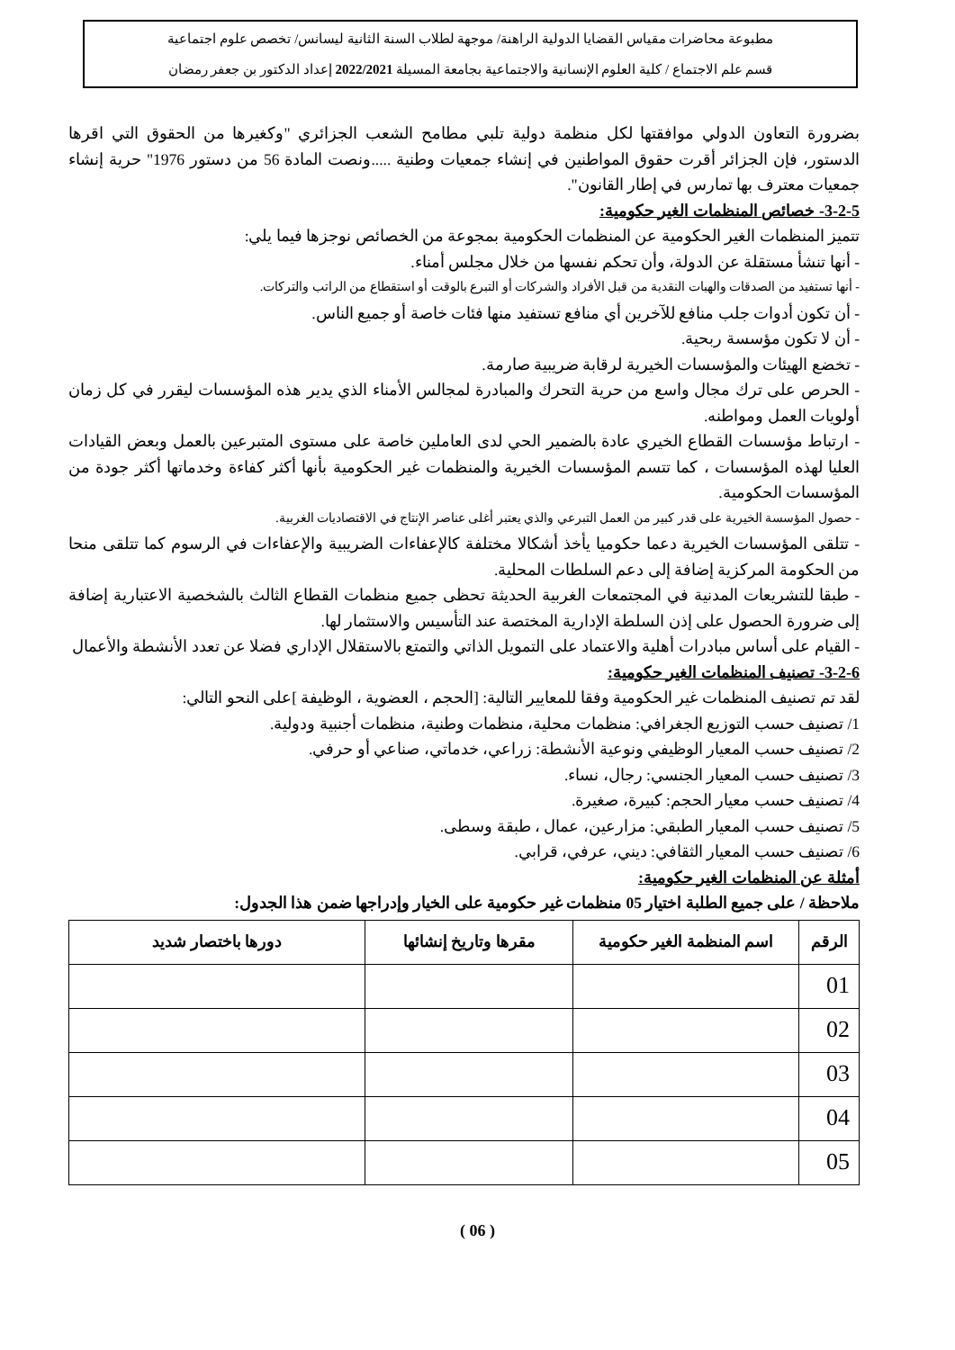مطبوعة محاضرات مقياس القضايا الدولية الراهنة/ موجهة لطلاب السنة الثانية ليسانس/ تخصص علوم اجتماعية
قسم علم الاجتماع / كلية العلوم الإنسانية والاجتماعية بجامعة المسيلة 2022/2021 إعداد الدكتور بن جعفر رمضان
بضرورة التعاون الدولي موافقتها لكل منظمة دولية تلبي مطامح الشعب الجزائري "وكغيرها من الحقوق التي اقرها الدستور، فإن الجزائر أقرت حقوق المواطنين في إنشاء جمعيات وطنية .....ونصت المادة 56 من دستور 1976" حرية إنشاء جمعيات معترف بها تمارس في إطار القانون".
3-2-5- خصائص المنظمات الغير حكومية:
تتميز المنظمات الغير الحكومية عن المنظمات الحكومية بمجوعة من الخصائص نوجزها فيما يلي:
- أنها تنشأ مستقلة عن الدولة، وأن تحكم نفسها من خلال مجلس أمناء.
- أنها تستفيد من الصدقات والهبات النقدية من قبل الأفراد والشركات أو التبرع بالوقت أو استقطاع من الراتب والتركات.
- أن تكون أدوات جلب منافع للآخرين أي منافع تستفيد منها فئات خاصة أو جميع الناس.
- أن لا تكون مؤسسة ربحية.
- تخضع الهيئات والمؤسسات الخيرية لرقابة ضريبية صارمة.
- الحرص على ترك مجال واسع من حرية التحرك والمبادرة لمجالس الأمناء الذي يدير هذه المؤسسات ليقرر في كل زمان أولويات العمل ومواطنه.
- ارتباط مؤسسات القطاع الخيري عادة بالضمير الحي لدى العاملين خاصة على مستوى المتبرعين بالعمل وبعض القيادات العليا لهذه المؤسسات ، كما تتسم المؤسسات الخيرية والمنظمات غير الحكومية بأنها أكثر كفاءة وخدماتها أكثر جودة من المؤسسات الحكومية.
- حصول المؤسسة الخيرية على قدر كبير من العمل التبرعي والذي يعتبر أغلى عناصر الإنتاج في الاقتصاديات الغربية.
- تتلقى المؤسسات الخيرية دعما حكوميا يأخذ أشكالا مختلفة كالإعفاءات الضريبية والإعفاءات في الرسوم كما تتلقى منحا من الحكومة المركزية إضافة إلى دعم السلطات المحلية.
- طبقا للتشريعات المدنية في المجتمعات الغربية الحديثة تحظى جميع منظمات القطاع الثالث بالشخصية الاعتبارية إضافة إلى ضرورة الحصول على إذن السلطة الإدارية المختصة عند التأسيس والاستثمار لها.
- القيام على أساس مبادرات أهلية والاعتماد على التمويل الذاتي والتمتع بالاستقلال الإداري فضلا عن تعدد الأنشطة والأعمال
3-2-6- تصنيف المنظمات الغير حكومية:
لقد تم تصنيف المنظمات غير الحكومية وفقا للمعايير التالية: [الحجم ، العضوية ، الوظيفة ]على النحو التالي:
1/ تصنيف حسب التوزيع الجغرافي: منظمات محلية، منظمات وطنية، منظمات أجنبية ودولية.
2/ تصنيف حسب المعيار الوظيفي ونوعية الأنشطة: زراعي، خدماتي، صناعي أو حرفي.
3/ تصنيف حسب المعيار الجنسي: رجال، نساء.
4/ تصنيف حسب معيار الحجم: كبيرة، صغيرة.
5/ تصنيف حسب المعيار الطبقي: مزارعين، عمال ، طبقة وسطى.
6/ تصنيف حسب المعيار الثقافي: ديني، عرفي، قرابي.
أمثلة عن المنظمات الغير حكومية:
ملاحظة / على جميع الطلبة اختيار 05 منظمات غير حكومية على الخيار وإدراجها ضمن هذا الجدول:
| الرقم | اسم المنظمة الغير حكومية | مقرها وتاريخ إنشائها | دورها باختصار شديد |
| --- | --- | --- | --- |
| 01 | | | |
| 02 | | | |
| 03 | | | |
| 04 | | | |
| 05 | | | |
( 06 )